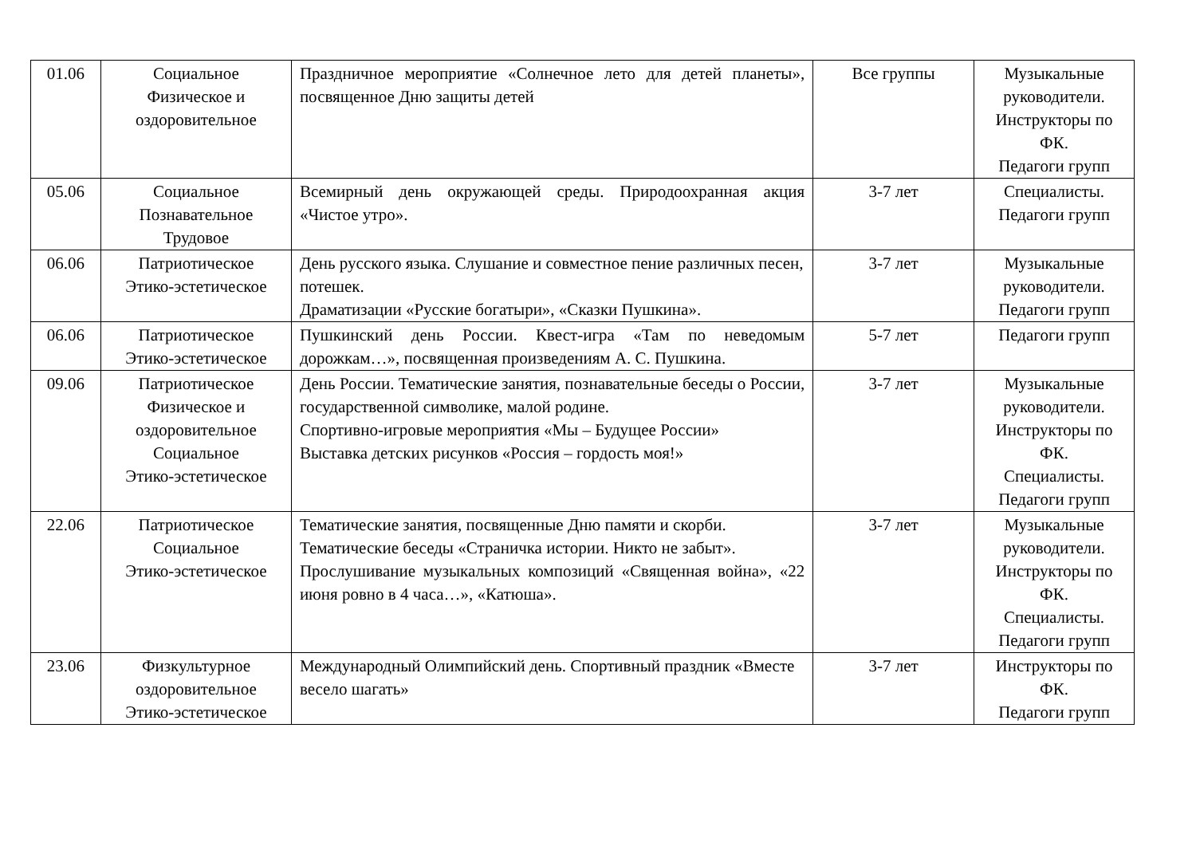| 01.06 | Социальное Физическое и оздоровительное | Праздничное мероприятие «Солнечное лето для детей планеты», посвященное Дню защиты детей | Все группы | Музыкальные руководители. Инструкторы по ФК. Педагоги групп |
| 05.06 | Социальное Познавательное Трудовое | Всемирный день окружающей среды. Природоохранная акция «Чистое утро». | 3-7 лет | Специалисты. Педагоги групп |
| 06.06 | Патриотическое Этико-эстетическое | День русского языка. Слушание и совместное пение различных песен, потешек. Драматизации «Русские богатыри», «Сказки Пушкина». | 3-7 лет | Музыкальные руководители. Педагоги групп |
| 06.06 | Патриотическое Этико-эстетическое | Пушкинский день России. Квест-игра «Там по неведомым дорожкам…», посвященная произведениям А. С. Пушкина. | 5-7 лет | Педагоги групп |
| 09.06 | Патриотическое Физическое и оздоровительное Социальное Этико-эстетическое | День России. Тематические занятия, познавательные беседы о России, государственной символике, малой родине. Спортивно-игровые мероприятия «Мы – Будущее России» Выставка детских рисунков «Россия – гордость моя!» | 3-7 лет | Музыкальные руководители. Инструкторы по ФК. Специалисты. Педагоги групп |
| 22.06 | Патриотическое Социальное Этико-эстетическое | Тематические занятия, посвященные Дню памяти и скорби. Тематические беседы «Страничка истории. Никто не забыт». Прослушивание музыкальных композиций «Священная война», «22 июня ровно в 4 часа…», «Катюша». | 3-7 лет | Музыкальные руководители. Инструкторы по ФК. Специалисты. Педагоги групп |
| 23.06 | Физкультурное оздоровительное Этико-эстетическое | Международный Олимпийский день. Спортивный праздник «Вместе весело шагать» | 3-7 лет | Инструкторы по ФК. Педагоги групп |